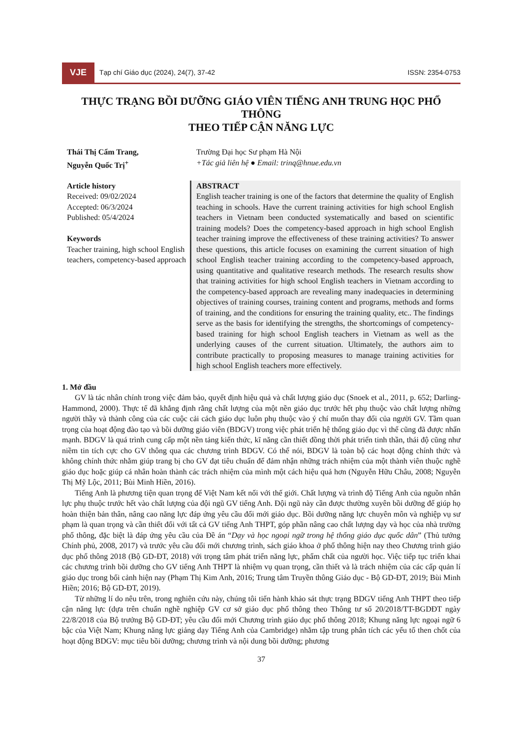VJE Tạp chí Giáo dục (2024), 24(7), 37-42 ISSN: 2354-0753
THỰC TRẠNG BỒI DƯỠNG GIÁO VIÊN TIẾNG ANH TRUNG HỌC PHỔ THÔNG
THEO TIẾP CẬN NĂNG LỰC
Thái Thị Cẩm Trang,
Nguyễn Quốc Trị<sup>+</sup>
Trường Đại học Sư phạm Hà Nội
+Tác giả liên hệ ● Email: trinq@hnue.edu.vn
Article history
Received: 09/02/2024
Accepted: 06/3/2024
Published: 05/4/2024
Keywords
Teacher training, high school English teachers, competency-based approach
ABSTRACT
English teacher training is one of the factors that determine the quality of English teaching in schools. Have the current training activities for high school English teachers in Vietnam been conducted systematically and based on scientific training models? Does the competency-based approach in high school English teacher training improve the effectiveness of these training activities? To answer these questions, this article focuses on examining the current situation of high school English teacher training according to the competency-based approach, using quantitative and qualitative research methods. The research results show that training activities for high school English teachers in Vietnam according to the competency-based approach are revealing many inadequacies in determining objectives of training courses, training content and programs, methods and forms of training, and the conditions for ensuring the training quality, etc.. The findings serve as the basis for identifying the strengths, the shortcomings of competency-based training for high school English teachers in Vietnam as well as the underlying causes of the current situation. Ultimately, the authors aim to contribute practically to proposing measures to manage training activities for high school English teachers more effectively.
1. Mở đầu
GV là tác nhân chính trong việc đảm bảo, quyết định hiệu quả và chất lượng giáo dục (Snoek et al., 2011, p. 652; Darling-Hammond, 2000). Thực tế đã khẳng định rằng chất lượng của một nền giáo dục trước hết phụ thuộc vào chất lượng những người thầy và thành công của các cuộc cải cách giáo dục luôn phụ thuộc vào ý chí muốn thay đổi của người GV. Tầm quan trọng của hoạt động đào tạo và bồi dưỡng giáo viên (BDGV) trong việc phát triển hệ thống giáo dục vì thế cũng đã được nhấn mạnh. BDGV là quá trình cung cấp một nền tảng kiến thức, kĩ năng cần thiết đồng thời phát triển tinh thần, thái độ cũng như niềm tin tích cực cho GV thông qua các chương trình BDGV. Có thể nói, BDGV là toàn bộ các hoạt động chính thức và không chính thức nhằm giúp trang bị cho GV đạt tiêu chuẩn để đảm nhận những trách nhiệm của một thành viên thuộc nghề giáo dục hoặc giúp cá nhân hoàn thành các trách nhiệm của mình một cách hiệu quả hơn (Nguyễn Hữu Châu, 2008; Nguyễn Thị Mỹ Lộc, 2011; Bùi Minh Hiền, 2016).
Tiếng Anh là phương tiện quan trọng để Việt Nam kết nối với thế giới. Chất lượng và trình độ Tiếng Anh của nguồn nhân lực phụ thuộc trước hết vào chất lượng của đội ngũ GV tiếng Anh. Đội ngũ này cần được thường xuyên bồi dưỡng để giúp họ hoàn thiện bản thân, nâng cao năng lực đáp ứng yêu cầu đổi mới giáo dục. Bồi dưỡng năng lực chuyên môn và nghiệp vụ sư phạm là quan trọng và cần thiết đối với tất cả GV tiếng Anh THPT, góp phần nâng cao chất lượng dạy và học của nhà trường phổ thông, đặc biệt là đáp ứng yêu cầu của Đề án “Dạy và học ngoại ngữ trong hệ thống giáo dục quốc dân” (Thủ tướng Chính phủ, 2008, 2017) và trước yêu cầu đổi mới chương trình, sách giáo khoa ở phổ thông hiện nay theo Chương trình giáo dục phổ thông 2018 (Bộ GD-ĐT, 2018) với trọng tâm phát triển năng lực, phẩm chất của người học. Việc tiếp tục triển khai các chương trình bồi dưỡng cho GV tiếng Anh THPT là nhiệm vụ quan trọng, cần thiết và là trách nhiệm của các cấp quản lí giáo dục trong bối cảnh hiện nay (Phạm Thị Kim Anh, 2016; Trung tâm Truyền thông Giáo dục - Bộ GD-ĐT, 2019; Bùi Minh Hiền; 2016; Bộ GD-ĐT, 2019).
Từ những lí do nêu trên, trong nghiên cứu này, chúng tôi tiến hành khảo sát thực trạng BDGV tiếng Anh THPT theo tiếp cận năng lực (dựa trên chuẩn nghề nghiệp GV cơ sở giáo dục phổ thông theo Thông tư số 20/2018/TT-BGDĐT ngày 22/8/2018 của Bộ trưởng Bộ GD-ĐT; yêu cầu đổi mới Chương trình giáo dục phổ thông 2018; Khung năng lực ngoại ngữ 6 bậc của Việt Nam; Khung năng lực giảng dạy Tiếng Anh của Cambridge) nhằm tập trung phân tích các yếu tố then chốt của hoạt động BDGV: mục tiêu bồi dưỡng; chương trình và nội dung bồi dưỡng; phương
37